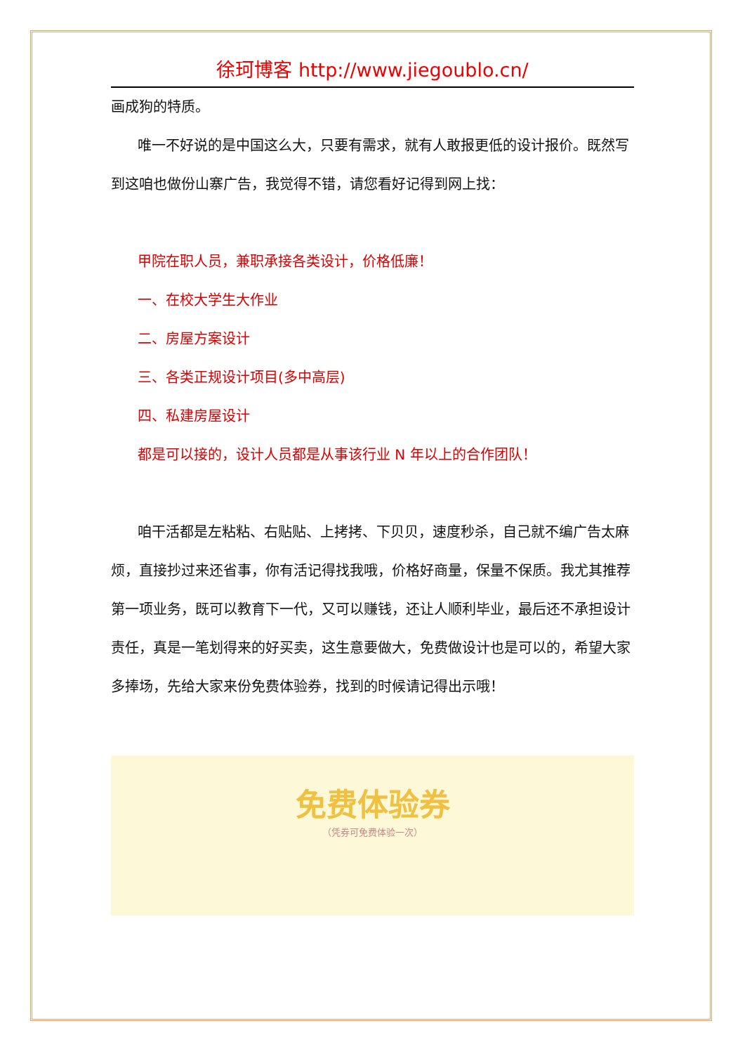徐珂博客 http://www.jiegoublo.cn/
画成狗的特质。
唯一不好说的是中国这么大，只要有需求，就有人敢报更低的设计报价。既然写到这咱也做份山寨广告，我觉得不错，请您看好记得到网上找：
甲院在职人员，兼职承接各类设计，价格低廉！
一、在校大学生大作业
二、房屋方案设计
三、各类正规设计项目(多中高层)
四、私建房屋设计
都是可以接的，设计人员都是从事该行业 N 年以上的合作团队！
咱干活都是左粘粘、右贴贴、上拷拷、下贝贝，速度秒杀，自己就不编广告太麻烦，直接抄过来还省事，你有活记得找我哦，价格好商量，保量不保质。我尤其推荐第一项业务，既可以教育下一代，又可以赚钱，还让人顺利毕业，最后还不承担设计责任，真是一笔划得来的好买卖，这生意要做大，免费做设计也是可以的，希望大家多捧场，先给大家来份免费体验券，找到的时候请记得出示哦！
免费体验券
（凭券可免费体验一次）